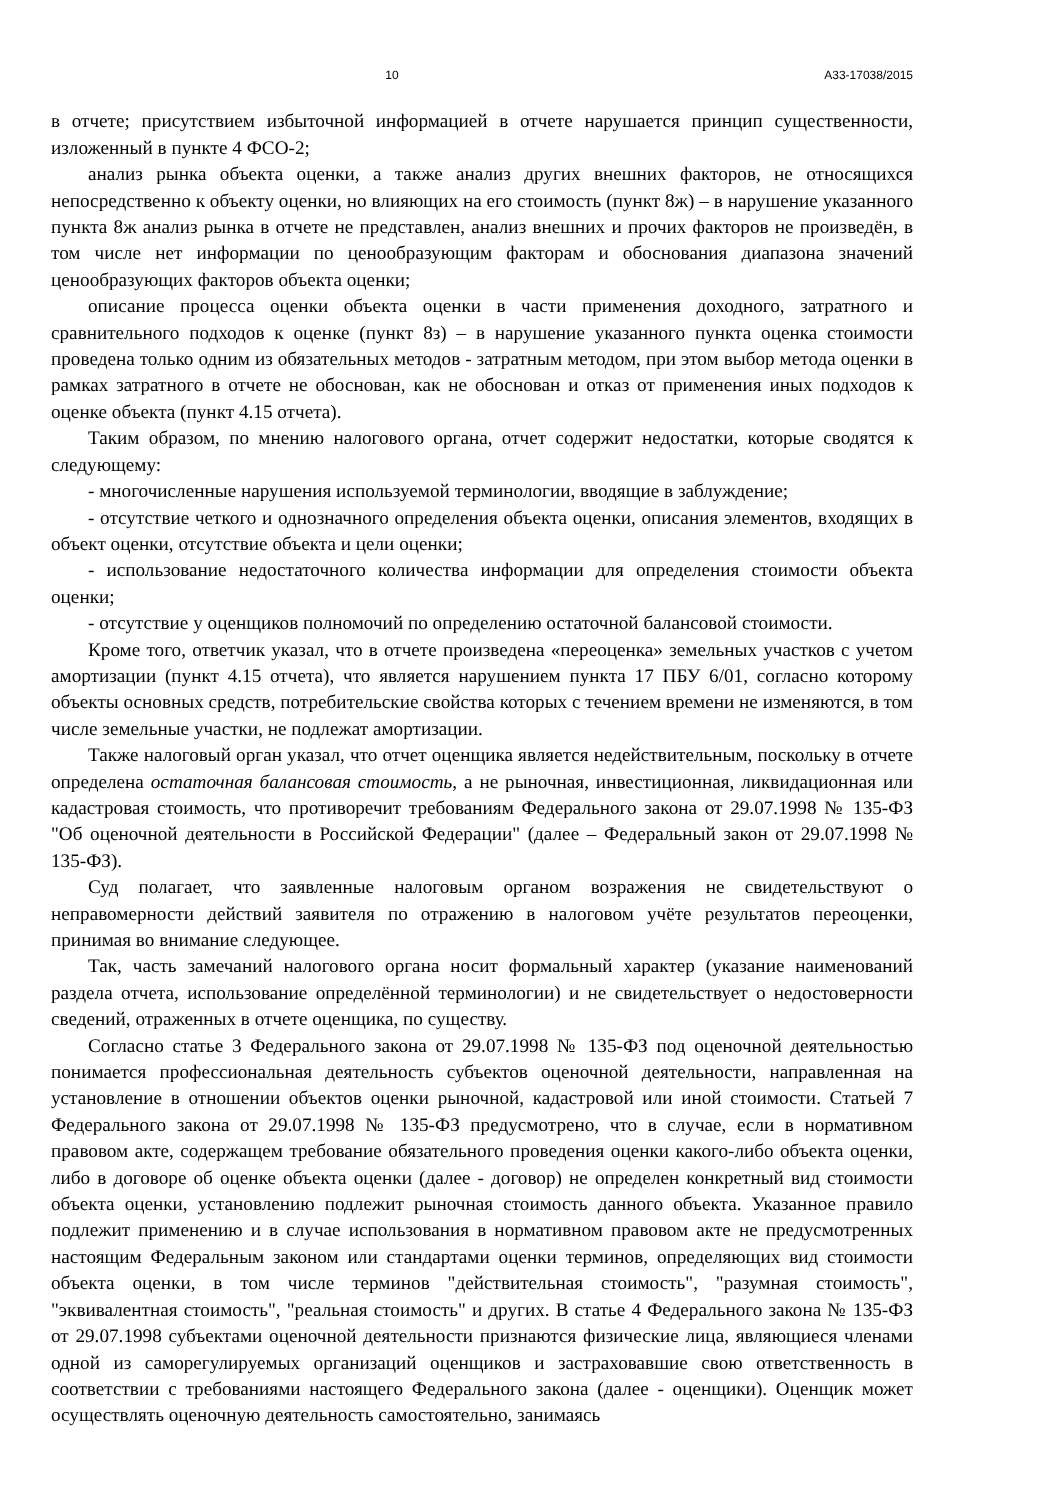10 А33-17038/2015
в отчете; присутствием избыточной информацией в отчете нарушается принцип существенности, изложенный в пункте 4 ФСО-2;
анализ рынка объекта оценки, а также анализ других внешних факторов, не относящихся непосредственно к объекту оценки, но влияющих на его стоимость (пункт 8ж) – в нарушение указанного пункта 8ж анализ рынка в отчете не представлен, анализ внешних и прочих факторов не произведён, в том числе нет информации по ценообразующим факторам и обоснования диапазона значений ценообразующих факторов объекта оценки;
описание процесса оценки объекта оценки в части применения доходного, затратного и сравнительного подходов к оценке (пункт 8з) – в нарушение указанного пункта оценка стоимости проведена только одним из обязательных методов - затратным методом, при этом выбор метода оценки в рамках затратного в отчете не обоснован, как не обоснован и отказ от применения иных подходов к оценке объекта (пункт 4.15 отчета).
Таким образом, по мнению налогового органа, отчет содержит недостатки, которые сводятся к следующему:
- многочисленные нарушения используемой терминологии, вводящие в заблуждение;
- отсутствие четкого и однозначного определения объекта оценки, описания элементов, входящих в объект оценки, отсутствие объекта и цели оценки;
- использование недостаточного количества информации для определения стоимости объекта оценки;
- отсутствие у оценщиков полномочий по определению остаточной балансовой стоимости.
Кроме того, ответчик указал, что в отчете произведена «переоценка» земельных участков с учетом амортизации (пункт 4.15 отчета), что является нарушением пункта 17 ПБУ 6/01, согласно которому объекты основных средств, потребительские свойства которых с течением времени не изменяются, в том числе земельные участки, не подлежат амортизации.
Также налоговый орган указал, что отчет оценщика является недействительным, поскольку в отчете определена остаточная балансовая стоимость, а не рыночная, инвестиционная, ликвидационная или кадастровая стоимость, что противоречит требованиям Федерального закона от 29.07.1998 № 135-ФЗ "Об оценочной деятельности в Российской Федерации" (далее – Федеральный закон от 29.07.1998 № 135-ФЗ).
Суд полагает, что заявленные налоговым органом возражения не свидетельствуют о неправомерности действий заявителя по отражению в налоговом учёте результатов переоценки, принимая во внимание следующее.
Так, часть замечаний налогового органа носит формальный характер (указание наименований раздела отчета, использование определённой терминологии) и не свидетельствует о недостоверности сведений, отраженных в отчете оценщика, по существу.
Согласно статье 3 Федерального закона от 29.07.1998 № 135-ФЗ под оценочной деятельностью понимается профессиональная деятельность субъектов оценочной деятельности, направленная на установление в отношении объектов оценки рыночной, кадастровой или иной стоимости. Статьей 7 Федерального закона от 29.07.1998 № 135-ФЗ предусмотрено, что в случае, если в нормативном правовом акте, содержащем требование обязательного проведения оценки какого-либо объекта оценки, либо в договоре об оценке объекта оценки (далее - договор) не определен конкретный вид стоимости объекта оценки, установлению подлежит рыночная стоимость данного объекта. Указанное правило подлежит применению и в случае использования в нормативном правовом акте не предусмотренных настоящим Федеральным законом или стандартами оценки терминов, определяющих вид стоимости объекта оценки, в том числе терминов "действительная стоимость", "разумная стоимость", "эквивалентная стоимость", "реальная стоимость" и других. В статье 4 Федерального закона № 135-ФЗ от 29.07.1998 субъектами оценочной деятельности признаются физические лица, являющиеся членами одной из саморегулируемых организаций оценщиков и застраховавшие свою ответственность в соответствии с требованиями настоящего Федерального закона (далее - оценщики). Оценщик может осуществлять оценочную деятельность самостоятельно, занимаясь